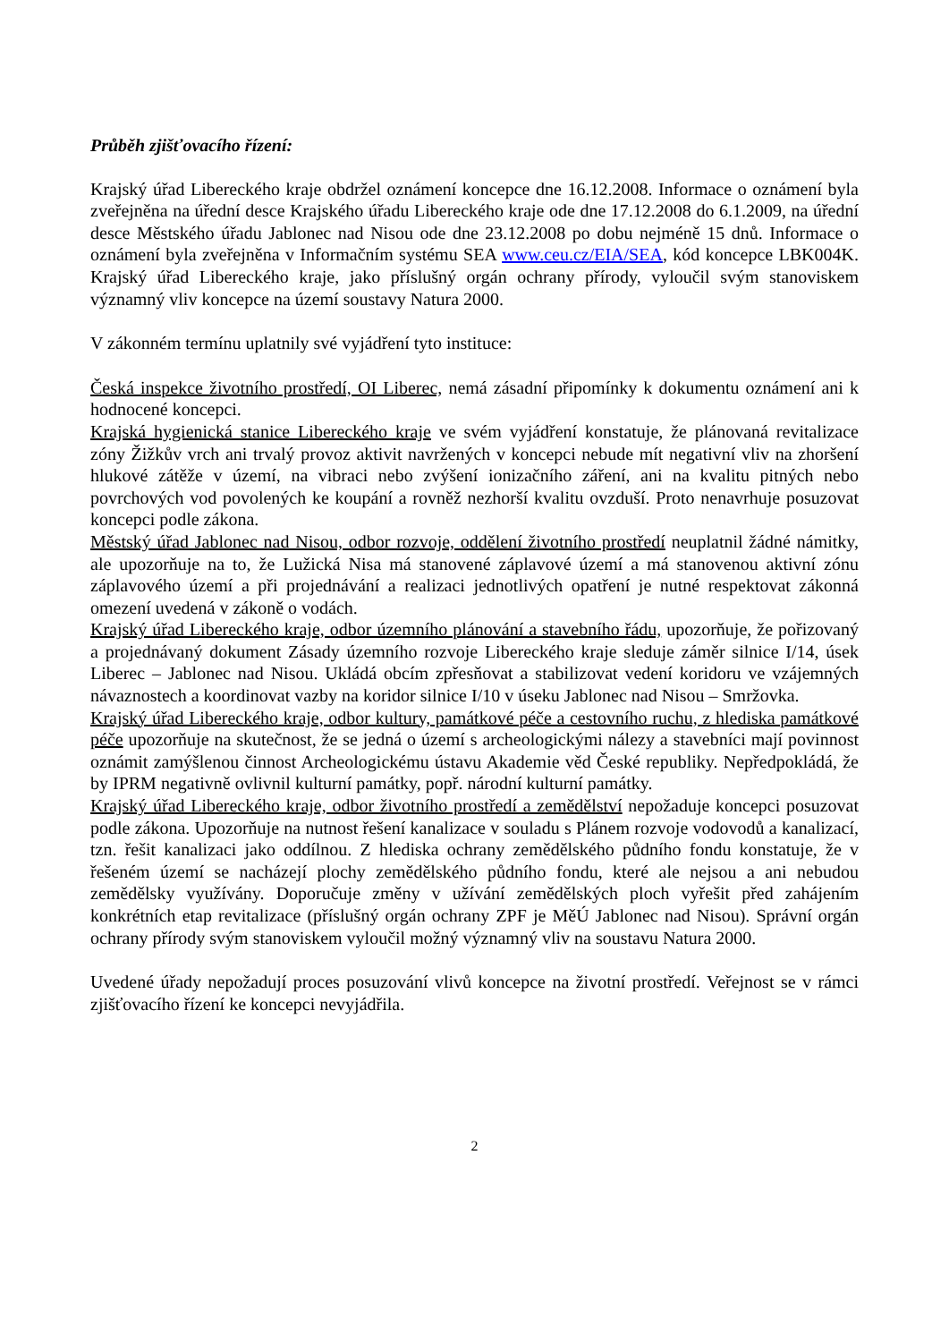Průběh zjišťovacího řízení:
Krajský úřad Libereckého kraje obdržel oznámení koncepce dne 16.12.2008. Informace o oznámení byla zveřejněna na úřední desce Krajského úřadu Libereckého kraje ode dne 17.12.2008 do 6.1.2009, na úřední desce Městského úřadu Jablonec nad Nisou ode dne 23.12.2008 po dobu nejméně 15 dnů. Informace o oznámení byla zveřejněna v Informačním systému SEA www.ceu.cz/EIA/SEA, kód koncepce LBK004K. Krajský úřad Libereckého kraje, jako příslušný orgán ochrany přírody, vyloučil svým stanoviskem významný vliv koncepce na území soustavy Natura 2000.
V zákonném termínu uplatnily své vyjádření tyto instituce:
Česká inspekce životního prostředí, OI Liberec, nemá zásadní připomínky k dokumentu oznámení ani k hodnocené koncepci.
Krajská hygienická stanice Libereckého kraje ve svém vyjádření konstatuje, že plánovaná revitalizace zóny Žižkův vrch ani trvalý provoz aktivit navržených v koncepci nebude mít negativní vliv na zhoršení hlukové zátěže v území, na vibraci nebo zvýšení ionizačního záření, ani na kvalitu pitných nebo povrchových vod povolených ke koupání a rovněž nezhorší kvalitu ovzduší. Proto nenavrhuje posuzovat koncepci podle zákona.
Městský úřad Jablonec nad Nisou, odbor rozvoje, oddělení životního prostředí neuplatnil žádné námitky, ale upozorňuje na to, že Lužická Nisa má stanovené záplavové území a má stanovenou aktivní zónu záplavového území a při projednávání a realizaci jednotlivých opatření je nutné respektovat zákonná omezení uvedená v zákoně o vodách.
Krajský úřad Libereckého kraje, odbor územního plánování a stavebního řádu, upozorňuje, že pořizovaný a projednávaný dokument Zásady územního rozvoje Libereckého kraje sleduje záměr silnice I/14, úsek Liberec – Jablonec nad Nisou. Ukládá obcím zpřesňovat a stabilizovat vedení koridoru ve vzájemných návaznostech a koordinovat vazby na koridor silnice I/10 v úseku Jablonec nad Nisou – Smržovka.
Krajský úřad Libereckého kraje, odbor kultury, památkové péče a cestovního ruchu, z hlediska památkové péče upozorňuje na skutečnost, že se jedná o území s archeologickými nálezy a stavebníci mají povinnost oznámit zamýšlenou činnost Archeologickému ústavu Akademie věd České republiky. Nepředpokládá, že by IPRM negativně ovlivnil kulturní památky, popř. národní kulturní památky.
Krajský úřad Libereckého kraje, odbor životního prostředí a zemědělství nepožaduje koncepci posuzovat podle zákona. Upozorňuje na nutnost řešení kanalizace v souladu s Plánem rozvoje vodovodů a kanalizací, tzn. řešit kanalizaci jako oddílnou. Z hlediska ochrany zemědělského půdního fondu konstatuje, že v řešeném území se nacházejí plochy zemědělského půdního fondu, které ale nejsou a ani nebudou zemědělsky využívány. Doporučuje změny v užívání zemědělských ploch vyřešit před zahájením konkrétních etap revitalizace (příslušný orgán ochrany ZPF je MěÚ Jablonec nad Nisou). Správní orgán ochrany přírody svým stanoviskem vyloučil možný významný vliv na soustavu Natura 2000.
Uvedené úřady nepožadují proces posuzování vlivů koncepce na životní prostředí. Veřejnost se v rámci zjišťovacího řízení ke koncepci nevyjádřila.
2